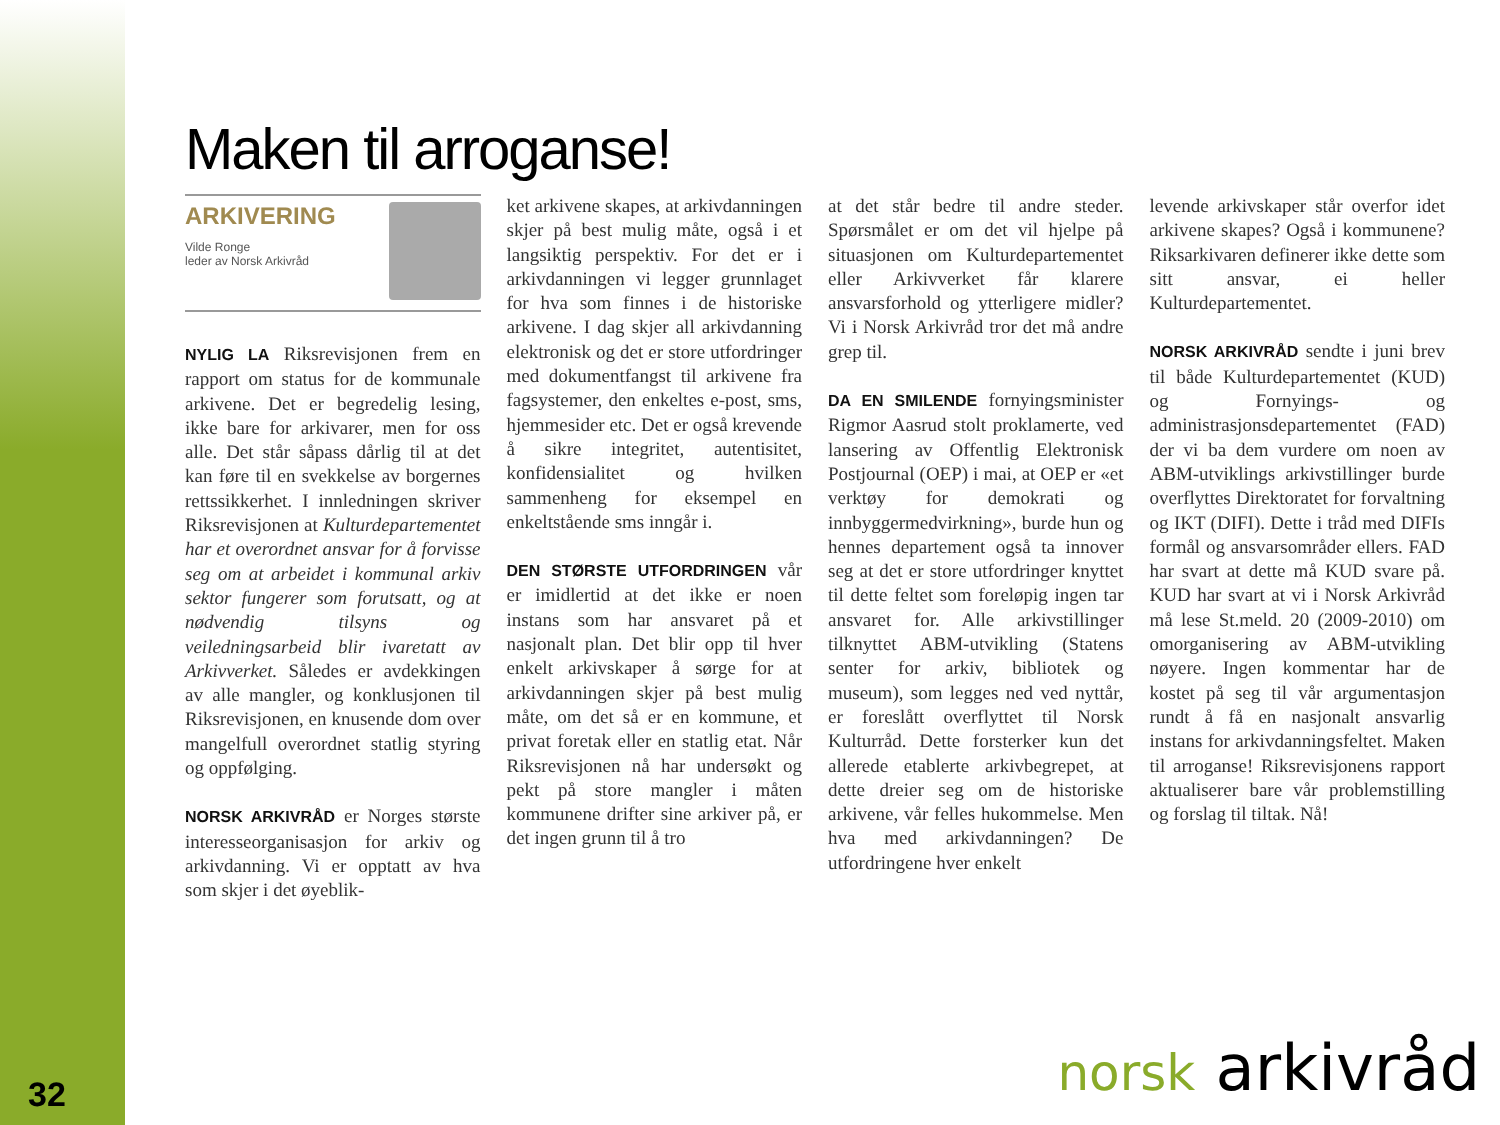32
Maken til arroganse!
ARKIVERING
Vilde Ronge
leder av Norsk Arkivråd
NYLIG LA Riksrevisjonen frem en rapport om status for de kommunale arkivene. Det er begredelig lesing, ikke bare for arkivarer, men for oss alle. Det står såpass dårlig til at det kan føre til en svekkelse av borgernes rettssikkerhet. I innledningen skriver Riksrevisjonen at Kulturdepartementet har et overordnet ansvar for å forvisse seg om at arbeidet i kommunal arkiv sektor fungerer som forutsatt, og at nødvendig tilsyns og veiledningsarbeid blir ivaretatt av Arkivverket. Således er avdekkingen av alle mangler, og konklusjonen til Riksrevisjonen, en knusende dom over mangelfull overordnet statlig styring og oppfølging.
NORSK ARKIVRÅD er Norges største interesseorganisasjon for arkiv og arkivdanning. Vi er opptatt av hva som skjer i det øyeblik-
ket arkivene skapes, at arkivdanningen skjer på best mulig måte, også i et langsiktig perspektiv. For det er i arkivdanningen vi legger grunnlaget for hva som finnes i de historiske arkivene. I dag skjer all arkivdanning elektronisk og det er store utfordringer med dokumentfangst til arkivene fra fagsystemer, den enkeltes e-post, sms, hjemmesider etc. Det er også krevende å sikre integritet, autentisitet, konfidensialitet og hvilken sammenheng for eksempel en enkeltstående sms inngår i.
DEN STØRSTE UTFORDRINGEN vår er imidlertid at det ikke er noen instans som har ansvaret på et nasjonalt plan. Det blir opp til hver enkelt arkivskaper å sørge for at arkivdanningen skjer på best mulig måte, om det så er en kommune, et privat foretak eller en statlig etat. Når Riksrevisjonen nå har undersøkt og pekt på store mangler i måten kommunene drifter sine arkiver på, er det ingen grunn til å tro
at det står bedre til andre steder. Spørsmålet er om det vil hjelpe på situasjonen om Kulturdepartementet eller Arkivverket får klarere ansvarsforhold og ytterligere midler? Vi i Norsk Arkivråd tror det må andre grep til.
DA EN SMILENDE fornyingsminister Rigmor Aasrud stolt proklamerte, ved lansering av Offentlig Elektronisk Postjournal (OEP) i mai, at OEP er «et verktøy for demokrati og innbyggermedvirkning», burde hun og hennes departement også ta innover seg at det er store utfordringer knyttet til dette feltet som foreløpig ingen tar ansvaret for. Alle arkivstillinger tilknyttet ABM-utvikling (Statens senter for arkiv, bibliotek og museum), som legges ned ved nyttår, er foreslått overflyttet til Norsk Kulturråd. Dette forsterker kun det allerede etablerte arkivbegrepet, at dette dreier seg om de historiske arkivene, vår felles hukommelse. Men hva med arkivdanningen? De utfordringene hver enkelt
levende arkivskaper står overfor idet arkivene skapes? Også i kommunene? Riksarkivaren definerer ikke dette som sitt ansvar, ei heller Kulturdepartementet.
NORSK ARKIVRÅD sendte i juni brev til både Kulturdepartementet (KUD) og Fornyings- og administrasjonsdepartementet (FAD) der vi ba dem vurdere om noen av ABM-utviklings arkivstillinger burde overflyttes Direktoratet for forvaltning og IKT (DIFI). Dette i tråd med DIFIs formål og ansvarsområder ellers. FAD har svart at dette må KUD svare på. KUD har svart at vi i Norsk Arkivråd må lese St.meld. 20 (2009-2010) om omorganisering av ABM-utvikling nøyere. Ingen kommentar har de kostet på seg til vår argumentasjon rundt å få en nasjonalt ansvarlig instans for arkivdanningsfeltet. Maken til arroganse! Riksrevisjonens rapport aktualiserer bare vår problemstilling og forslag til tiltak. Nå!
norsk arkivråd